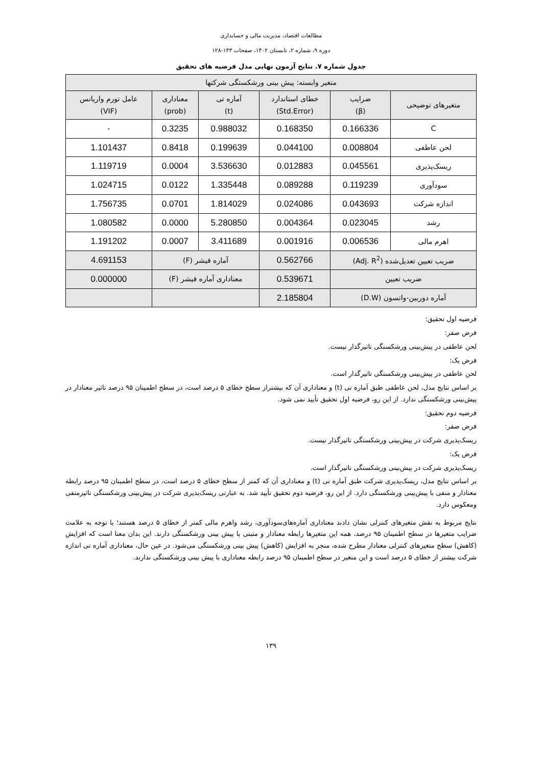مطالعات اقتصاد، مدیریت مالی و حسابداری
دوره ۹، شماره ۲، تابستان ۱۴۰۲، صفحات ۱۴۳-۱۲۸
جدول شماره ۷. نتایج آزمون نهایی مدل فرضیه های تحقیق
| متغیر وابسته: پیش بینی ورشکستگی شرکتها | | | | | |
| --- | --- | --- | --- | --- | --- |
| متغیرهای توضیحی | ضرایب (β) | خطای استاندارد (Std.Error) | آماره تی (t) | معناداری (prob) | عامل تورم واریانس (VIF) |
| C | 0.166336 | 0.168350 | 0.988032 | 0.3235 | - |
| لحن عاطفی | 0.008804 | 0.044100 | 0.199639 | 0.8418 | 1.101437 |
| ریسک‌پذیری | 0.045561 | 0.012883 | 3.536630 | 0.0004 | 1.119719 |
| سودآوری | 0.119239 | 0.089288 | 1.335448 | 0.0122 | 1.024715 |
| اندازه شرکت | 0.043693 | 0.024086 | 1.814029 | 0.0701 | 1.756735 |
| رشد | 0.023045 | 0.004364 | 5.280850 | 0.0000 | 1.080582 |
| اهرم مالی | 0.006536 | 0.001916 | 3.411689 | 0.0007 | 1.191202 |
| ضریب تعیین تعدیل‌شده (Adj. R<sup>2</sup>) | | 0.562766 | آماره فیشر (F) | | 4.691153 |
| ضریب تعیین | | 0.539671 | معناداری آماره فیشر (F) | | 0.000000 |
| آماره دوربین-واتسون (D.W) | | 2.185804 | | | |
فرضیه اول تحقیق:
فرض صفر:
لحن عاطفی در پیش‌بینی ورشکستگی تاثیرگذار نیست.
فرض یک:
لحن عاطفی در پیش‌بینی ورشکستگی تاثیرگذار است.
بر اساس نتایج مدل، لحن عاطفی طبق آماره تی (t) و معناداری آن که بیشتراز سطح خطای ۵ درصد است، در سطح اطمینان ۹۵ درصد تاثیر معنادار در پیش‌بینی ورشکستگی ندارد. از این رو، فرضیه اول تحقیق تأیید نمی شود.
فرضیه دوم تحقیق:
فرض صفر:
ریسک‌پذیری شرکت در پیش‌بینی ورشکستگی تاثیرگذار نیست.
فرض یک:
ریسک‌پذیری شرکت در پیش‌بینی ورشکستگی تاثیرگذار است.
بر اساس نتایج مدل، ریسک‌پذیری شرکت طبق آماره تی (t) و معناداری آن که کمتر از سطح خطای ۵ درصد است، در سطح اطمینان ۹۵ درصد رابطه معنادار و منفی با پیش‌بینی ورشکستگی دارد. از این رو، فرضیه دوم تحقیق تأیید شد. به عبارتی ریسک‌پذیری شرکت در پیش‌بینی ورشکستگی تاثیرمنفی ومعکوس دارد.
نتایج مربوط به نقش متغیرهای کنترلی نشان دادند معناداری آماره‌های‌سودآوری، رشد واهرم مالی کمتر از خطای ۵ درصد هستند؛ با توجه به علامت ضرایب متغیرها در سطح اطمینان ۹۵ درصد، همه این متغیرها رابطه معنادار و مثبتی با پیش بینی ورشکستگی دارند. این بدان معنا است که افزایش (کاهش) سطح متغیرهای کنترلی معنادار مطرح شده، منجر به افزایش (کاهش) پیش بینی ورشکستگی می‌شود. در عین حال، معناداری آماره تی اندازه شرکت بیشتر از خطای ۵ درصد است و این متغیر در سطح اطمینان ۹۵ درصد رابطه معناداری با پیش بینی ورشکستگی ندارند.
۱۳۹